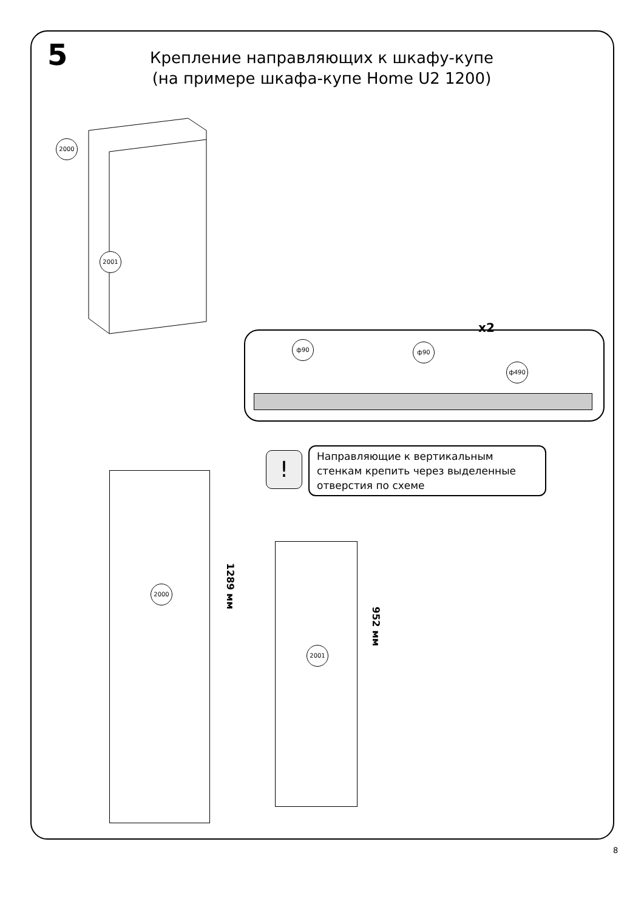5
Крепление направляющих к шкафу-купе
(на примере шкафа-купе Home U2 1200)
2000
2001
x2
ф90 ф90
ф490
!
Направляющие к вертикальным стенкам крепить через выделенные отверстия по схеме
2000
1289 мм
2001
952 мм
8